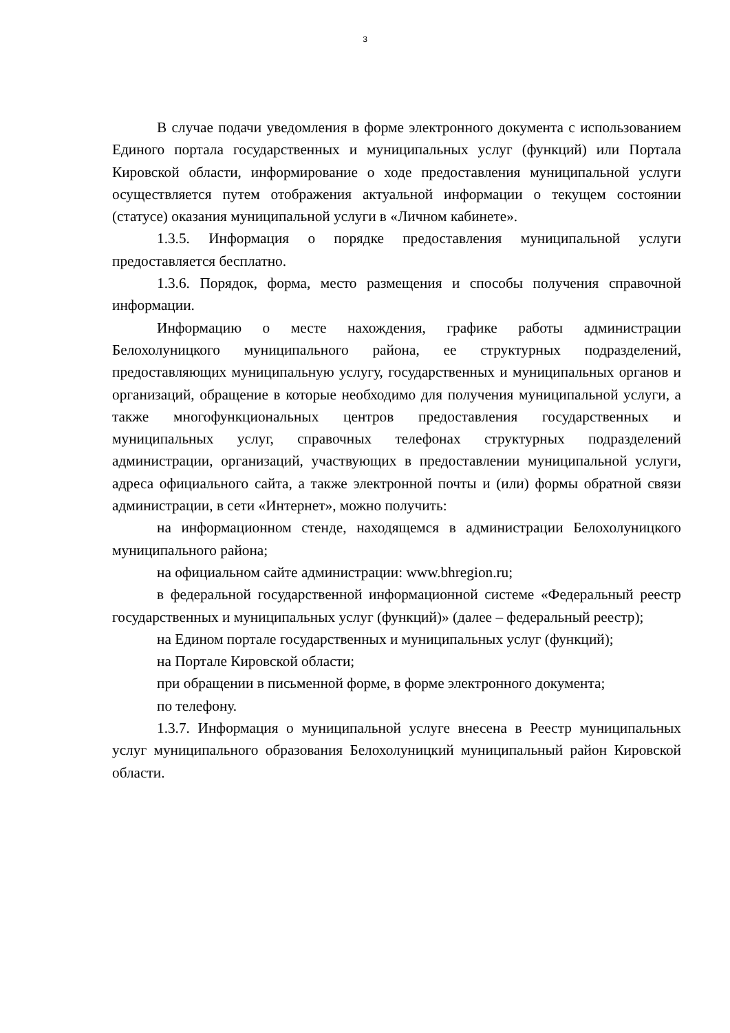3
В случае подачи уведомления в форме электронного документа с использованием Единого портала государственных и муниципальных услуг (функций) или Портала Кировской области, информирование о ходе предоставления муниципальной услуги осуществляется путем отображения актуальной информации о текущем состоянии (статусе) оказания муниципальной услуги в «Личном кабинете».
1.3.5. Информация о порядке предоставления муниципальной услуги предоставляется бесплатно.
1.3.6. Порядок, форма, место размещения и способы получения справочной информации.
Информацию о месте нахождения, графике работы администрации Белохолуницкого муниципального района, ее структурных подразделений, предоставляющих муниципальную услугу, государственных и муниципальных органов и организаций, обращение в которые необходимо для получения муниципальной услуги, а также многофункциональных центров предоставления государственных и муниципальных услуг, справочных телефонах структурных подразделений администрации, организаций, участвующих в предоставлении муниципальной услуги, адреса официального сайта, а также электронной почты и (или) формы обратной связи администрации, в сети «Интернет», можно получить:
на информационном стенде, находящемся в администрации Белохолуницкого муниципального района;
на официальном сайте администрации: www.bhregion.ru;
в федеральной государственной информационной системе «Федеральный реестр государственных и муниципальных услуг (функций)» (далее – федеральный реестр);
на Едином портале государственных и муниципальных услуг (функций);
на Портале Кировской области;
при обращении в письменной форме, в форме электронного документа;
по телефону.
1.3.7. Информация о муниципальной услуге внесена в Реестр муниципальных услуг муниципального образования Белохолуницкий муниципальный район Кировской области.